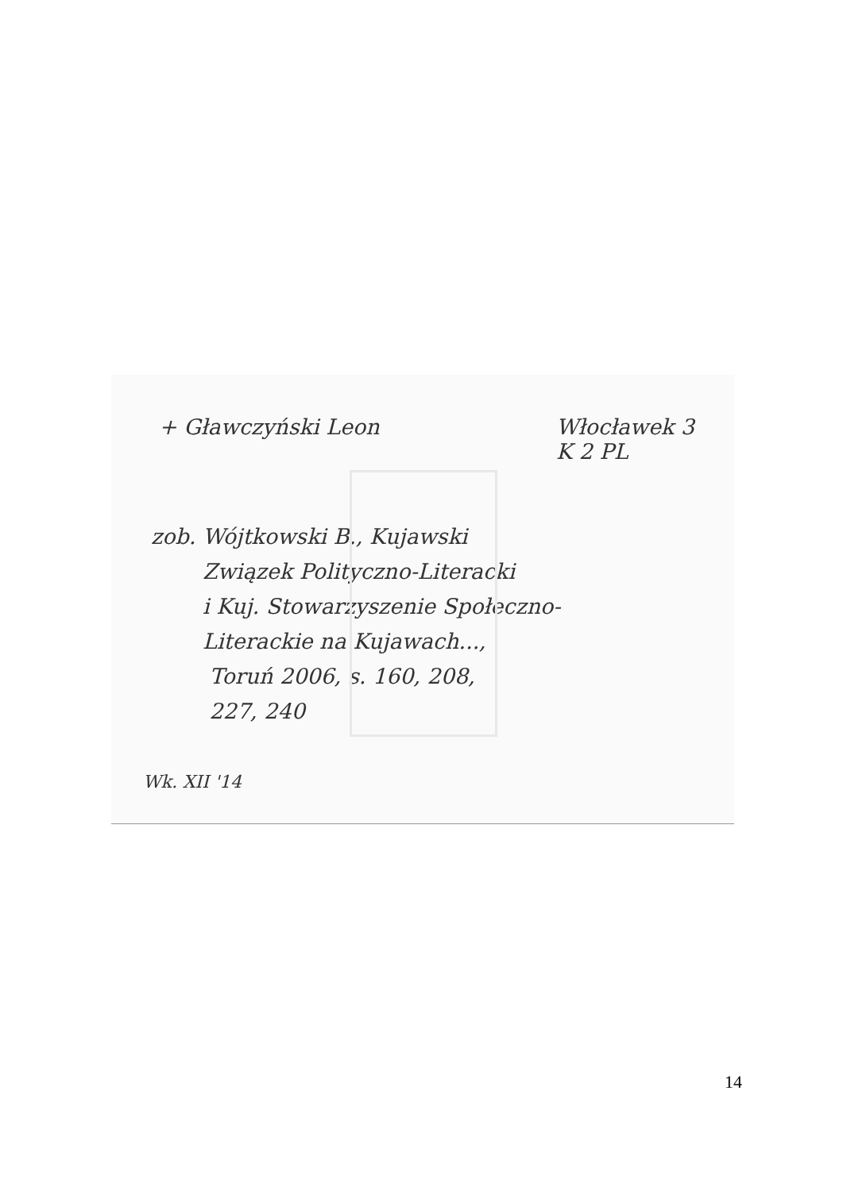+ Gławczyński Leon Włocławek 3
K 2 PL
zob. Wójtkowski B., Kujawski
Związek Polityczno-Literacki
i Kuj. Stowarzyszenie Społeczno-
Literackie na Kujawach...,
Toruń 2006, s. 160, 208,
227, 240
Wk. XII '14
14